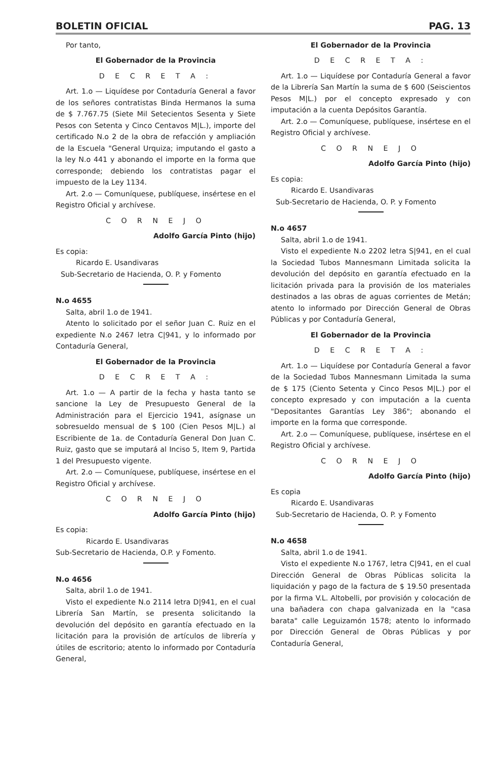BOLETIN OFICIAL PAG. 13
Por tanto,
El Gobernador de la Provincia
D E C R E T A :
Art. 1.o — Liquídese por Contaduría General a favor de los señores contratistas Binda Hermanos la suma de $ 7.767.75 (Siete Mil Setecientos Sesenta y Siete Pesos con Setenta y Cinco Centavos M|L.), importe del certificado N.o 2 de la obra de refacción y ampliación de la Escuela "General Urquiza; imputando el gasto a la ley N.o 441 y abonando el importe en la forma que corresponde; debiendo los contratistas pagar el impuesto de la Ley 1134.
Art. 2.o — Comuníquese, publíquese, insértese en el Registro Oficial y archívese.
C O R N E J O
Adolfo García Pinto (hijo)
Es copia:
Ricardo E. Usandivaras
Sub-Secretario de Hacienda, O. P. y Fomento
N.o 4655
Salta, abril 1.o de 1941.
Atento lo solicitado por el señor Juan C. Ruiz en el expediente N.o 2467 letra C|941, y lo informado por Contaduría General,
El Gobernador de la Provincia
D E C R E T A :
Art. 1.o — A partir de la fecha y hasta tanto se sancione la Ley de Presupuesto General de la Administración para el Ejercicio 1941, asígnase un sobresueldo mensual de $ 100 (Cien Pesos M|L.) al Escribiente de 1a. de Contaduría General Don Juan C. Ruiz, gasto que se imputará al Inciso 5, Item 9, Partida 1 del Presupuesto vigente.
Art. 2.o — Comuníquese, publíquese, insértese en el Registro Oficial y archívese.
C O R N E J O
Adolfo García Pinto (hijo)
Es copia:
Ricardo E. Usandivaras
Sub-Secretario de Hacienda, O.P. y Fomento.
N.o 4656
Salta, abril 1.o de 1941.
Visto el expediente N.o 2114 letra D|941, en el cual Librería San Martín, se presenta solicitando la devolución del depósito en garantía efectuado en la licitación para la provisión de artículos de librería y útiles de escritorio; atento lo informado por Contaduría General,
El Gobernador de la Provincia
D E C R E T A :
Art. 1.o — Liquídese por Contaduría General a favor de la Librería San Martín la suma de $ 600 (Seiscientos Pesos M|L.) por el concepto expresado y con imputación a la cuenta Depósitos Garantía.
Art. 2.o — Comuníquese, publíquese, insértese en el Registro Oficial y archívese.
C O R N E J O
Adolfo García Pinto (hijo)
Es copia:
Ricardo E. Usandivaras
Sub-Secretario de Hacienda, O. P. y Fomento
N.o 4657
Salta, abril 1.o de 1941.
Visto el expediente N.o 2202 letra S|941, en el cual la Sociedad Tubos Mannesmann Limitada solicita la devolución del depósito en garantía efectuado en la licitación privada para la provisión de los materiales destinados a las obras de aguas corrientes de Metán; atento lo informado por Dirección General de Obras Públicas y por Contaduría General,
El Gobernador de la Provincia
D E C R E T A :
Art. 1.o — Liquídese por Contaduría General a favor de la Sociedad Tubos Mannesmann Limitada la suma de $ 175 (Ciento Setenta y Cinco Pesos M|L.) por el concepto expresado y con imputación a la cuenta "Depositantes Garantías Ley 386"; abonando el importe en la forma que corresponde.
Art. 2.o — Comuníquese, publíquese, insértese en el Registro Oficial y archívese.
C O R N E J O
Adolfo García Pinto (hijo)
Es copia
Ricardo E. Usandivaras
Sub-Secretario de Hacienda, O. P. y Fomento
N.o 4658
Salta, abril 1.o de 1941.
Visto el expediente N.o 1767, letra C|941, en el cual Dirección General de Obras Públicas solicita la liquidación y pago de la factura de $ 19.50 presentada por la firma V.L. Altobelli, por provisión y colocación de una bañadera con chapa galvanizada en la "casa barata" calle Leguizamón 1578; atento lo informado por Dirección General de Obras Públicas y por Contaduría General,